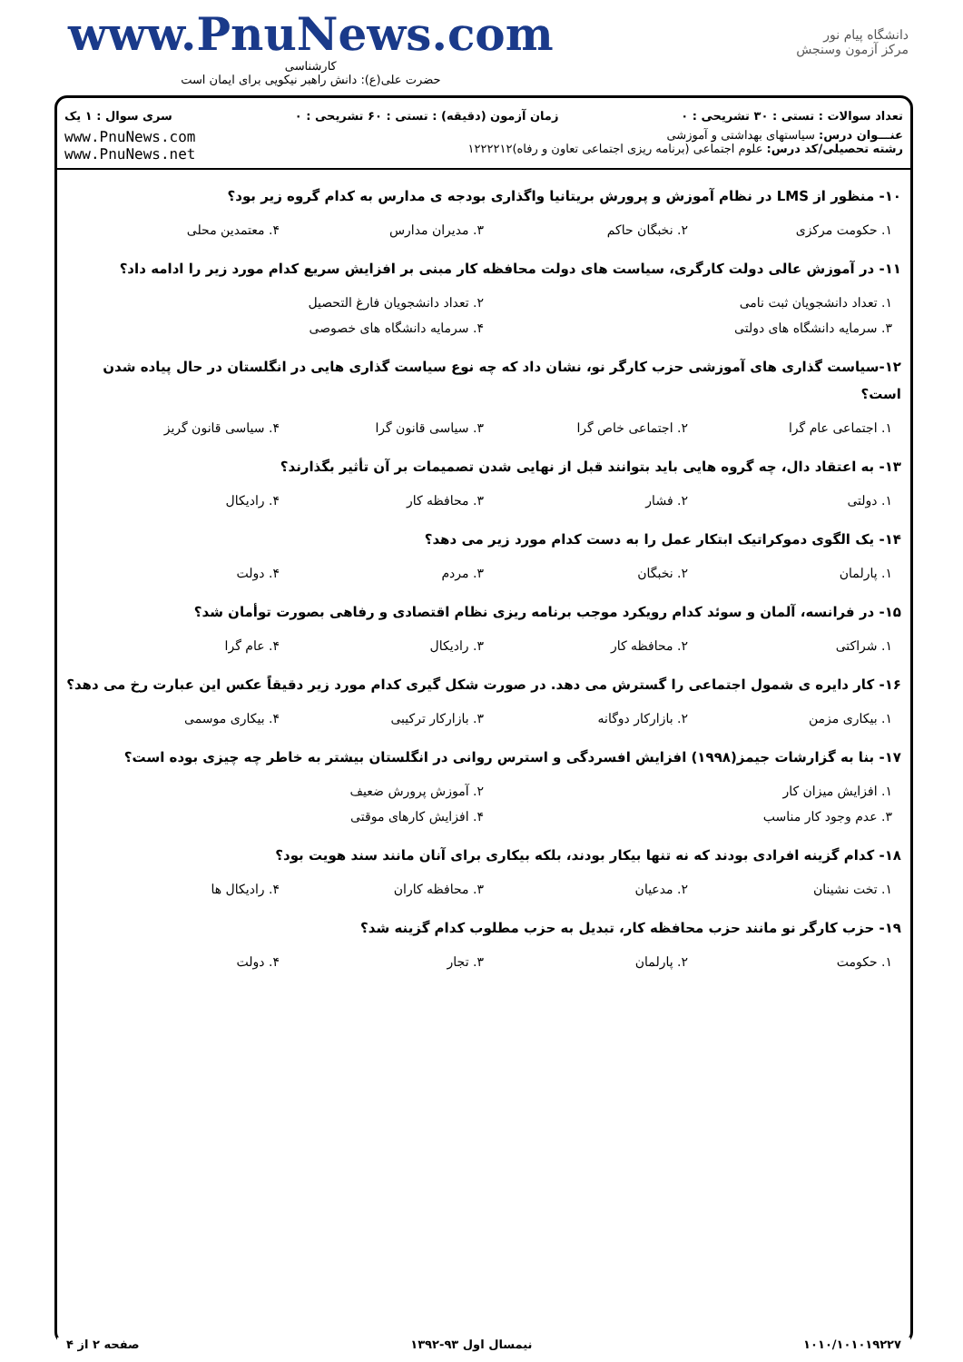www.PnuNews.com
کارشناسی
حضرت علی(ع): دانش راهبر نیکویی برای ایمان است
دانشگاه پیام نور
مرکز آزمون وسنجش
تعداد سوالات : تستی : ۳۰ تشریحی : ۰ زمان آزمون (دقیقه) : تستی : ۶۰ تشریحی : ۰ سری سوال : ۱ یک
عنـــوان درس: سیاستهای بهداشتی و آموزشی
رشته تحصیلی/کد درس: علوم اجتماعی (برنامه ریزی اجتماعی تعاون و رفاه)۱۲۲۲۲۱۲
www.PnuNews.com
www.PnuNews.net
۱۰- منظور از LMS در نظام آموزش و پرورش بریتانیا واگذاری بودجه ی مدارس به کدام گروه زیر بود؟
۱. حکومت مرکزی ۲. نخبگان حاکم ۳. مدیران مدارس ۴. معتمدین محلی
۱۱- در آموزش عالی دولت کارگری، سیاست های دولت محافظه کار مبنی بر افزایش سریع کدام مورد زیر را ادامه داد؟
۱. تعداد دانشجویان ثبت نامی ۲. تعداد دانشجویان فارغ التحصیل
۳. سرمایه دانشگاه های دولتی ۴. سرمایه دانشگاه های خصوصی
۱۲-سیاست گذاری های آموزشی حزب کارگر نو، نشان داد که چه نوع سیاست گذاری هایی در انگلستان در حال پیاده شدن است؟
۱. اجتماعی عام گرا ۲. اجتماعی خاص گرا ۳. سیاسی قانون گرا ۴. سیاسی قانون گریز
۱۳- به اعتقاد دال، چه گروه هایی باید بتوانند قبل از نهایی شدن تصمیمات بر آن تأثیر بگذارند؟
۱. دولتی ۲. فشار ۳. محافظه کار ۴. رادیکال
۱۴- یک الگوی دموکراتیک ابتکار عمل را به دست کدام مورد زیر می دهد؟
۱. پارلمان ۲. نخبگان ۳. مردم ۴. دولت
۱۵- در فرانسه، آلمان و سوئد کدام رویکرد موجب برنامه ریزی نظام اقتصادی و رفاهی بصورت توأمان شد؟
۱. شراکتی ۲. محافظه کار ۳. رادیکال ۴. عام گرا
۱۶- کار دایره ی شمول اجتماعی را گسترش می دهد. در صورت شکل گیری کدام مورد زیر دقیقاً عکس این عبارت رخ می دهد؟
۱. بیکاری مزمن ۲. بازارکار دوگانه ۳. بازارکار ترکیبی ۴. بیکاری موسمی
۱۷- بنا به گزارشات جیمز(۱۹۹۸) افزایش افسردگی و استرس روانی در انگلستان بیشتر به خاطر چه چیزی بوده است؟
۱. افزایش میزان کار ۲. آموزش پرورش ضعیف
۳. عدم وجود کار مناسب ۴. افزایش کارهای موقتی
۱۸- کدام گزینه افرادی بودند که نه تنها بیکار بودند، بلکه بیکاری برای آنان مانند سند هویت بود؟
۱. تخت نشینان ۲. مدعیان ۳. محافظه کاران ۴. رادیکال ها
۱۹- حزب کارگر نو مانند حزب محافظه کار، تبدیل به حزب مطلوب کدام گزینه شد؟
۱. حکومت ۲. پارلمان ۳. تجار ۴. دولت
۱۰۱۰/۱۰۱۰۱۹۲۲۷ نیمسال اول ۹۳-۱۳۹۲ صفحه ۲ از ۴